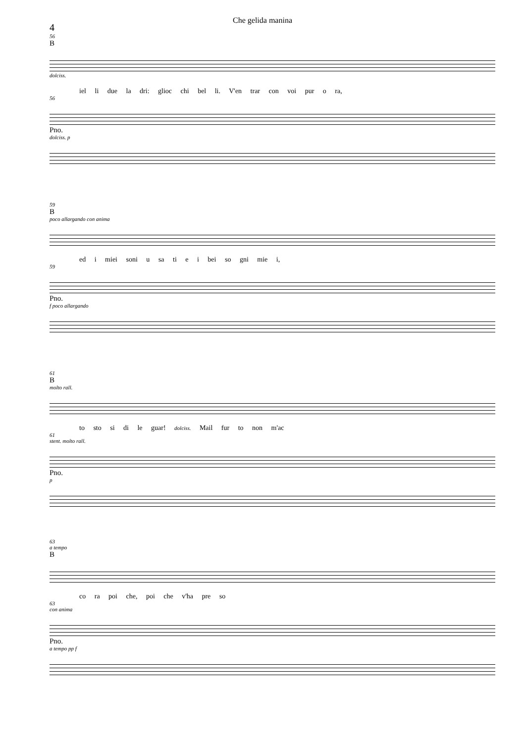Che gelida manina
4
56
B
dolciss.
iel li due la dri: glioc chi bel li. V'en trar con voi pur o ra,
56
Pno.
dolciss. p
59
B
poco allargando con anima
ed i miei soni u sa ti e i bei so gni mie i,
59
Pno.
f poco allargando
61
B
molto rall.
to sto si di le guar! dolciss. Mail fur to non m'ac
61
stent. molto rall.
Pno.
p
63
a tempo
B
co ra poi che, poi che v'ha pre so
63
con anima
Pno.
a tempo pp f